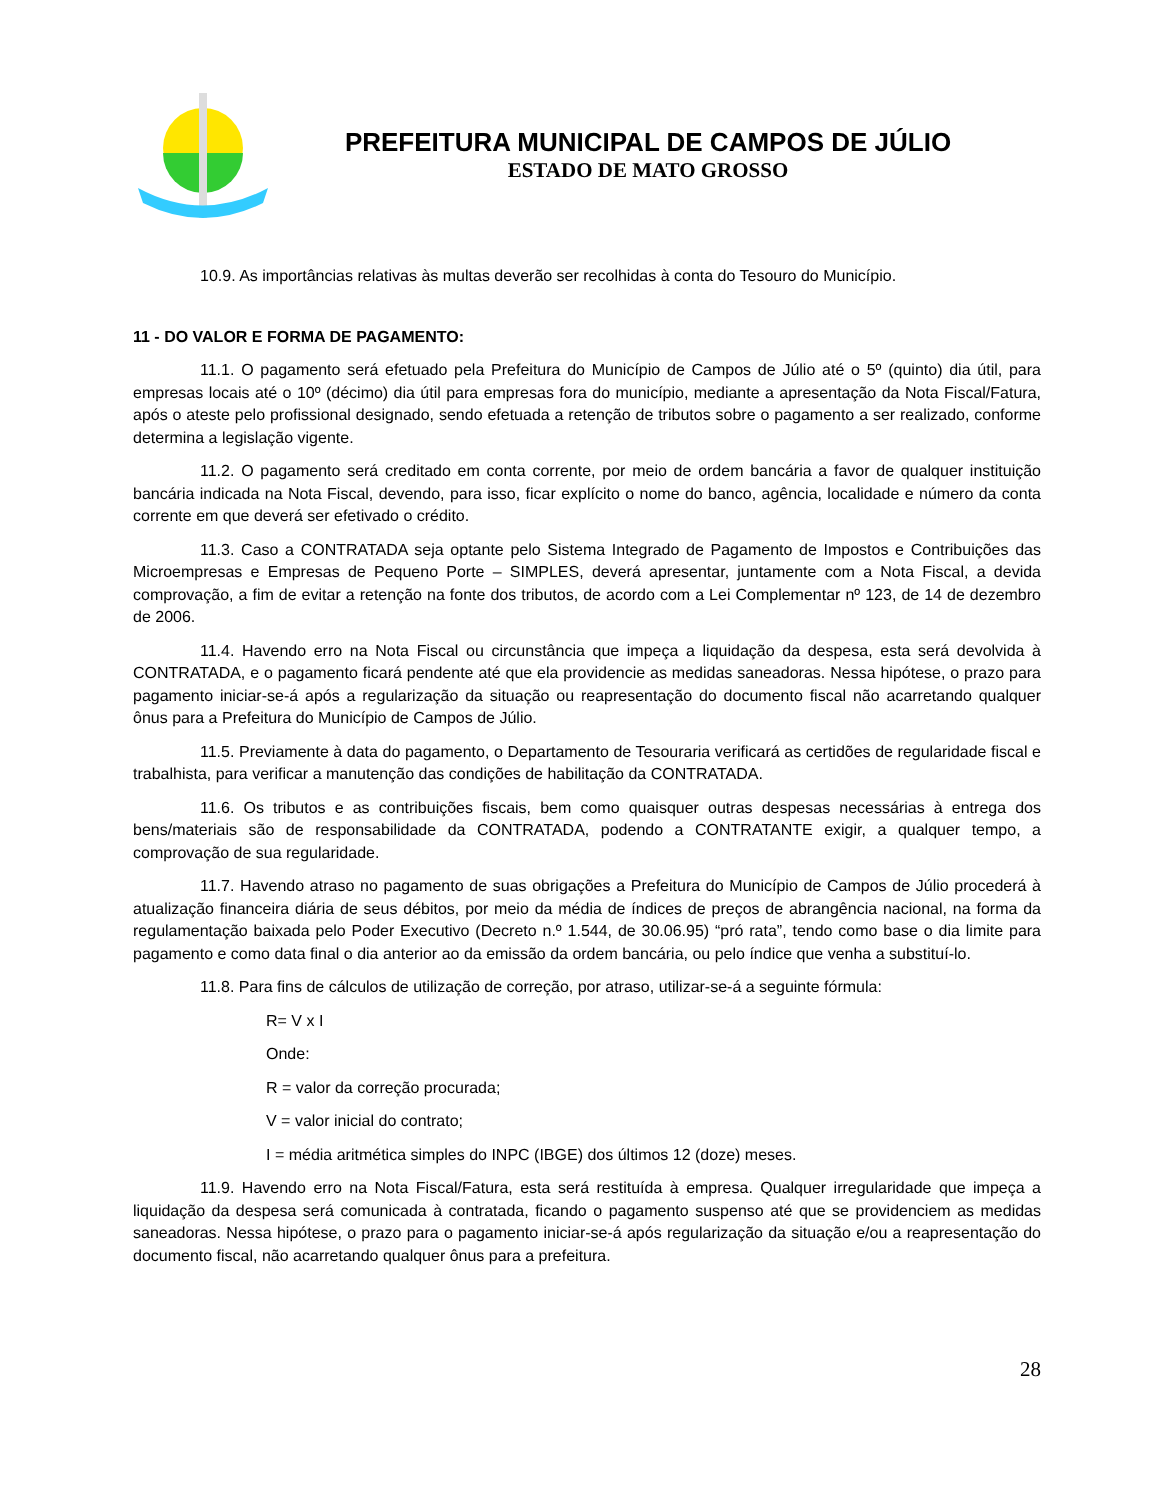PREFEITURA MUNICIPAL DE CAMPOS DE JÚLIO
ESTADO DE MATO GROSSO
10.9. As importâncias relativas às multas deverão ser recolhidas à conta do Tesouro do Município.
11 - DO VALOR E FORMA DE PAGAMENTO:
11.1. O pagamento será efetuado pela Prefeitura do Município de Campos de Júlio até o 5º (quinto) dia útil, para empresas locais até o 10º (décimo) dia útil para empresas fora do município, mediante a apresentação da Nota Fiscal/Fatura, após o ateste pelo profissional designado, sendo efetuada a retenção de tributos sobre o pagamento a ser realizado, conforme determina a legislação vigente.
11.2. O pagamento será creditado em conta corrente, por meio de ordem bancária a favor de qualquer instituição bancária indicada na Nota Fiscal, devendo, para isso, ficar explícito o nome do banco, agência, localidade e número da conta corrente em que deverá ser efetivado o crédito.
11.3. Caso a CONTRATADA seja optante pelo Sistema Integrado de Pagamento de Impostos e Contribuições das Microempresas e Empresas de Pequeno Porte – SIMPLES, deverá apresentar, juntamente com a Nota Fiscal, a devida comprovação, a fim de evitar a retenção na fonte dos tributos, de acordo com a Lei Complementar nº 123, de 14 de dezembro de 2006.
11.4. Havendo erro na Nota Fiscal ou circunstância que impeça a liquidação da despesa, esta será devolvida à CONTRATADA, e o pagamento ficará pendente até que ela providencie as medidas saneadoras. Nessa hipótese, o prazo para pagamento iniciar-se-á após a regularização da situação ou reapresentação do documento fiscal não acarretando qualquer ônus para a Prefeitura do Município de Campos de Júlio.
11.5. Previamente à data do pagamento, o Departamento de Tesouraria verificará as certidões de regularidade fiscal e trabalhista, para verificar a manutenção das condições de habilitação da CONTRATADA.
11.6. Os tributos e as contribuições fiscais, bem como quaisquer outras despesas necessárias à entrega dos bens/materiais são de responsabilidade da CONTRATADA, podendo a CONTRATANTE exigir, a qualquer tempo, a comprovação de sua regularidade.
11.7. Havendo atraso no pagamento de suas obrigações a Prefeitura do Município de Campos de Júlio procederá à atualização financeira diária de seus débitos, por meio da média de índices de preços de abrangência nacional, na forma da regulamentação baixada pelo Poder Executivo (Decreto n.º 1.544, de 30.06.95) “pró rata”, tendo como base o dia limite para pagamento e como data final o dia anterior ao da emissão da ordem bancária, ou pelo índice que venha a substituí-lo.
11.8. Para fins de cálculos de utilização de correção, por atraso, utilizar-se-á a seguinte fórmula:
R= V x I
Onde:
R = valor da correção procurada;
V = valor inicial do contrato;
I = média aritmética simples do INPC (IBGE) dos últimos 12 (doze) meses.
11.9. Havendo erro na Nota Fiscal/Fatura, esta será restituída à empresa. Qualquer irregularidade que impeça a liquidação da despesa será comunicada à contratada, ficando o pagamento suspenso até que se providenciem as medidas saneadoras. Nessa hipótese, o prazo para o pagamento iniciar-se-á após regularização da situação e/ou a reapresentação do documento fiscal, não acarretando qualquer ônus para a prefeitura.
28